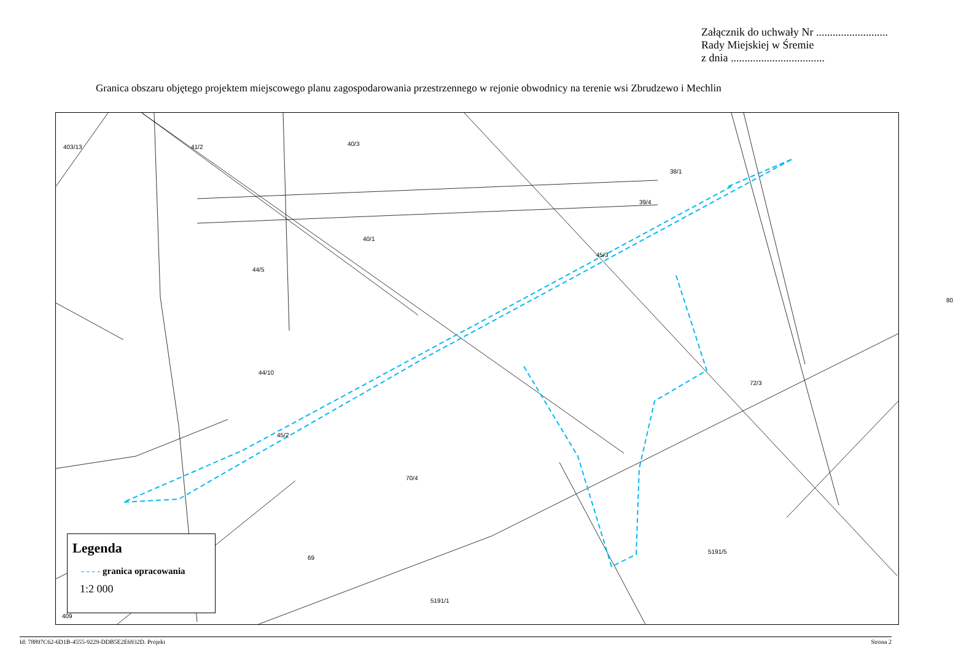Załącznik do uchwały Nr ..........................
Rady Miejskiej w Śremie
z dnia ..................................
Granica obszaru objętego projektem miejscowego planu zagospodarowania przestrzennego w rejonie obwodnicy na terenie wsi Zbrudzewo i Mechlin
403/13 41/2 40/3
38/1
39/4
40/1
44/5
45/3
80
72/3
44/10
45/2
70/4
69
5191/5
5191/1
409
Legenda
- - - - granica opracowania
1:2 000
Id: 78897C62-6D1B-4555-9229-DDB5E2E6932D. Projekt Strona 2